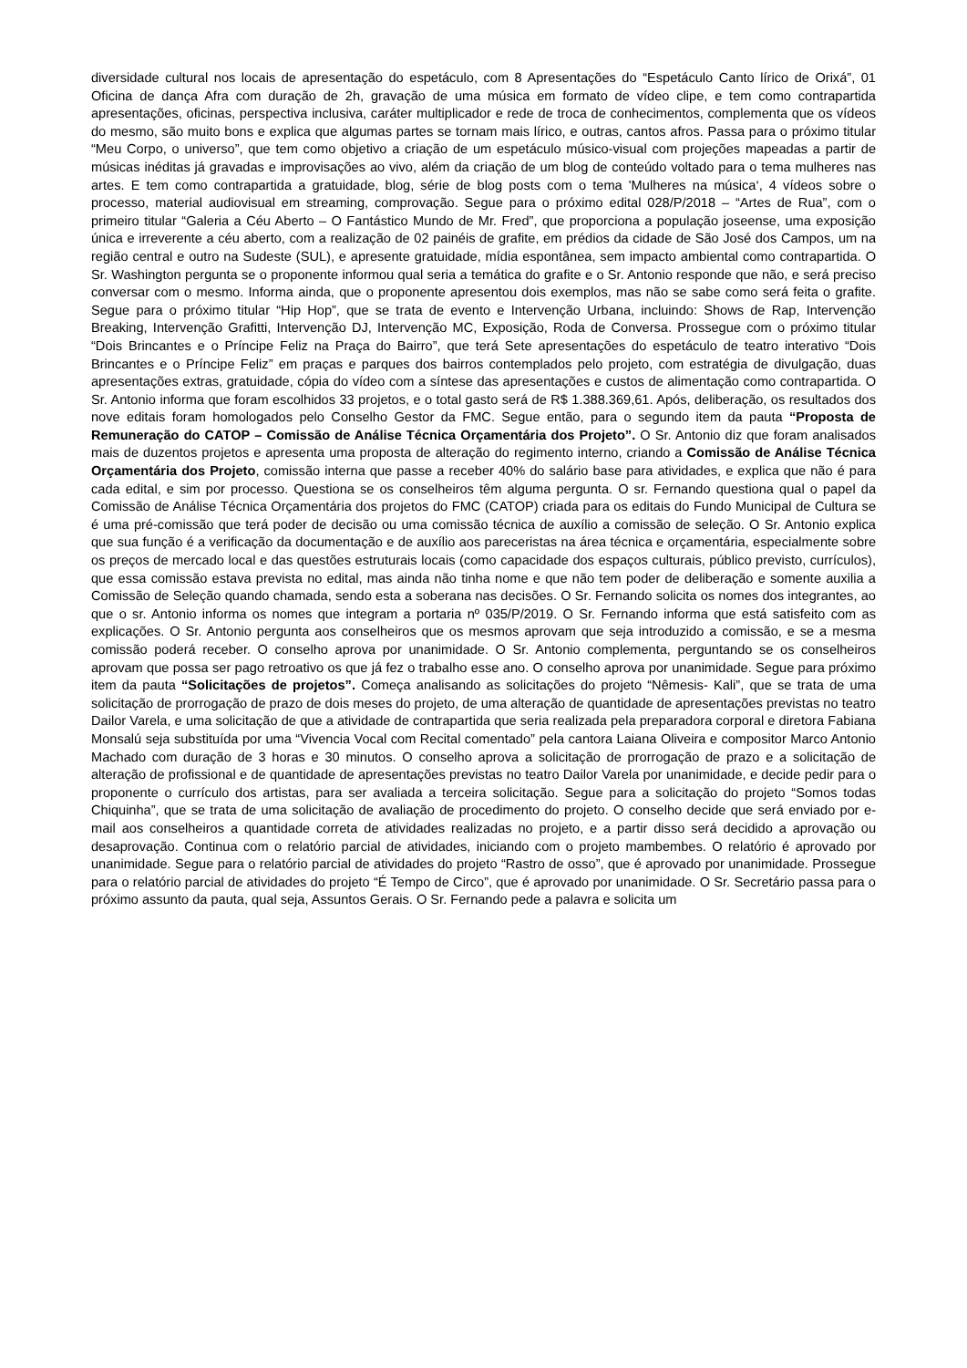diversidade cultural nos locais de apresentação do espetáculo, com 8 Apresentações do “Espetáculo Canto lírico de Orixá”, 01 Oficina de dança Afra com duração de 2h, gravação de uma música em formato de vídeo clipe, e tem como contrapartida apresentações, oficinas, perspectiva inclusiva, caráter multiplicador e rede de troca de conhecimentos, complementa que os vídeos do mesmo, são muito bons e explica que algumas partes se tornam mais lírico, e outras, cantos afros. Passa para o próximo titular “Meu Corpo, o universo”, que tem como objetivo a criação de um espetáculo músico-visual com projeções mapeadas a partir de músicas inéditas já gravadas e improvisações ao vivo, além da criação de um blog de conteúdo voltado para o tema mulheres nas artes. E tem como contrapartida a gratuidade, blog, série de blog posts com o tema 'Mulheres na música‘, 4 vídeos sobre o processo, material audiovisual em streaming, comprovação. Segue para o próximo edital 028/P/2018 – “Artes de Rua”, com o primeiro titular “Galeria a Céu Aberto – O Fantástico Mundo de Mr. Fred”, que proporciona a população joseense, uma exposição única e irreverente a céu aberto, com a realização de 02 painéis de grafite, em prédios da cidade de São José dos Campos, um na região central e outro na Sudeste (SUL), e apresente gratuidade, mídia espontânea, sem impacto ambiental como contrapartida. O Sr. Washington pergunta se o proponente informou qual seria a temática do grafite e o Sr. Antonio responde que não, e será preciso conversar com o mesmo. Informa ainda, que o proponente apresentou dois exemplos, mas não se sabe como será feita o grafite. Segue para o próximo titular “Hip Hop”, que se trata de evento e Intervenção Urbana, incluindo: Shows de Rap, Intervenção Breaking, Intervenção Grafitti, Intervenção DJ, Intervenção MC, Exposição, Roda de Conversa. Prossegue com o próximo titular “Dois Brincantes e o Príncipe Feliz na Praça do Bairro”, que terá Sete apresentações do espetáculo de teatro interativo “Dois Brincantes e o Príncipe Feliz” em praças e parques dos bairros contemplados pelo projeto, com estratégia de divulgação, duas apresentações extras, gratuidade, cópia do vídeo com a síntese das apresentações e custos de alimentação como contrapartida. O Sr. Antonio informa que foram escolhidos 33 projetos, e o total gasto será de R$ 1.388.369,61. Após, deliberação, os resultados dos nove editais foram homologados pelo Conselho Gestor da FMC. Segue então, para o segundo item da pauta “Proposta de Remuneração do CATOP – Comissão de Análise Técnica Orçamentária dos Projeto”. O Sr. Antonio diz que foram analisados mais de duzentos projetos e apresenta uma proposta de alteração do regimento interno, criando a Comissão de Análise Técnica Orçamentária dos Projeto, comissão interna que passe a receber 40% do salário base para atividades, e explica que não é para cada edital, e sim por processo. Questiona se os conselheiros têm alguma pergunta. O sr. Fernando questiona qual o papel da Comissão de Análise Técnica Orçamentária dos projetos do FMC (CATOP) criada para os editais do Fundo Municipal de Cultura se é uma pré-comissão que terá poder de decisão ou uma comissão técnica de auxílio a comissão de seleção. O Sr. Antonio explica que sua função é a verificação da documentação e de auxílio aos pareceristas na área técnica e orçamentária, especialmente sobre os preços de mercado local e das questões estruturais locais (como capacidade dos espaços culturais, público previsto, currículos), que essa comissão estava prevista no edital, mas ainda não tinha nome e que não tem poder de deliberação e somente auxilia a Comissão de Seleção quando chamada, sendo esta a soberana nas decisões. O Sr. Fernando solicita os nomes dos integrantes, ao que o sr. Antonio informa os nomes que integram a portaria nº 035/P/2019. O Sr. Fernando informa que está satisfeito com as explicações. O Sr. Antonio pergunta aos conselheiros que os mesmos aprovam que seja introduzido a comissão, e se a mesma comissão poderá receber. O conselho aprova por unanimidade. O Sr. Antonio complementa, perguntando se os conselheiros aprovam que possa ser pago retroativo os que já fez o trabalho esse ano. O conselho aprova por unanimidade. Segue para próximo item da pauta “Solicitações de projetos”. Começa analisando as solicitações do projeto “Nêmesis- Kali”, que se trata de uma solicitação de prorrogação de prazo de dois meses do projeto, de uma alteração de quantidade de apresentações previstas no teatro Dailor Varela, e uma solicitação de que a atividade de contrapartida que seria realizada pela preparadora corporal e diretora Fabiana Monsalú seja substituída por uma “Vivencia Vocal com Recital comentado” pela cantora Laiana Oliveira e compositor Marco Antonio Machado com duração de 3 horas e 30 minutos. O conselho aprova a solicitação de prorrogação de prazo e a solicitação de alteração de profissional e de quantidade de apresentações previstas no teatro Dailor Varela por unanimidade, e decide pedir para o proponente o currículo dos artistas, para ser avaliada a terceira solicitação. Segue para a solicitação do projeto “Somos todas Chiquinha”, que se trata de uma solicitação de avaliação de procedimento do projeto. O conselho decide que será enviado por e-mail aos conselheiros a quantidade correta de atividades realizadas no projeto, e a partir disso será decidido a aprovação ou desaprovação. Continua com o relatório parcial de atividades, iniciando com o projeto mambembes. O relatório é aprovado por unanimidade. Segue para o relatório parcial de atividades do projeto “Rastro de osso”, que é aprovado por unanimidade. Prossegue para o relatório parcial de atividades do projeto “É Tempo de Circo”, que é aprovado por unanimidade. O Sr. Secretário passa para o próximo assunto da pauta, qual seja, Assuntos Gerais. O Sr. Fernando pede a palavra e solicita um